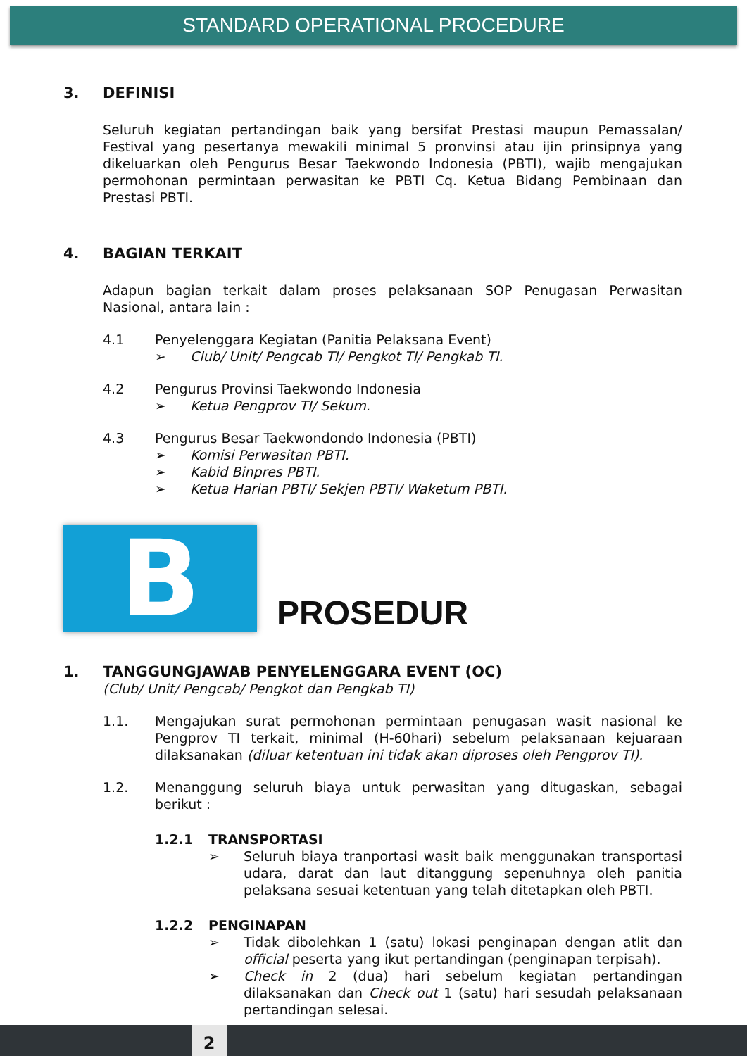STANDARD OPERATIONAL PROCEDURE
3. DEFINISI
Seluruh kegiatan pertandingan baik yang bersifat Prestasi maupun Pemassalan/ Festival yang pesertanya mewakili minimal 5 pronvinsi atau ijin prinsipnya yang dikeluarkan oleh Pengurus Besar Taekwondo Indonesia (PBTI), wajib mengajukan permohonan permintaan perwasitan ke PBTI Cq. Ketua Bidang Pembinaan dan Prestasi PBTI.
4. BAGIAN TERKAIT
Adapun bagian terkait dalam proses pelaksanaan SOP Penugasan Perwasitan Nasional, antara lain :
4.1 Penyelenggara Kegiatan (Panitia Pelaksana Event)
➢ Club/ Unit/ Pengcab TI/ Pengkot TI/ Pengkab TI.
4.2 Pengurus Provinsi Taekwondo Indonesia
➢ Ketua Pengprov TI/ Sekum.
4.3 Pengurus Besar Taekwondondo Indonesia (PBTI)
➢ Komisi Perwasitan PBTI.
➢ Kabid Binpres PBTI.
➢ Ketua Harian PBTI/ Sekjen PBTI/ Waketum PBTI.
B
PROSEDUR
1. TANGGUNGJAWAB PENYELENGGARA EVENT (OC)
(Club/ Unit/ Pengcab/ Pengkot dan Pengkab TI)
1.1.
Mengajukan surat permohonan permintaan penugasan wasit nasional ke Pengprov TI terkait, minimal (H-60hari) sebelum pelaksanaan kejuaraan dilaksanakan (diluar ketentuan ini tidak akan diproses oleh Pengprov TI).
1.2.
Menanggung seluruh biaya untuk perwasitan yang ditugaskan, sebagai berikut :
1.2.1 TRANSPORTASI
➢
Seluruh biaya tranportasi wasit baik menggunakan transportasi udara, darat dan laut ditanggung sepenuhnya oleh panitia pelaksana sesuai ketentuan yang telah ditetapkan oleh PBTI.
1.2.2 PENGINAPAN
➢
Tidak dibolehkan 1 (satu) lokasi penginapan dengan atlit dan official peserta yang ikut pertandingan (penginapan terpisah).
➢
Check in 2 (dua) hari sebelum kegiatan pertandingan dilaksanakan dan Check out 1 (satu) hari sesudah pelaksanaan pertandingan selesai.
2